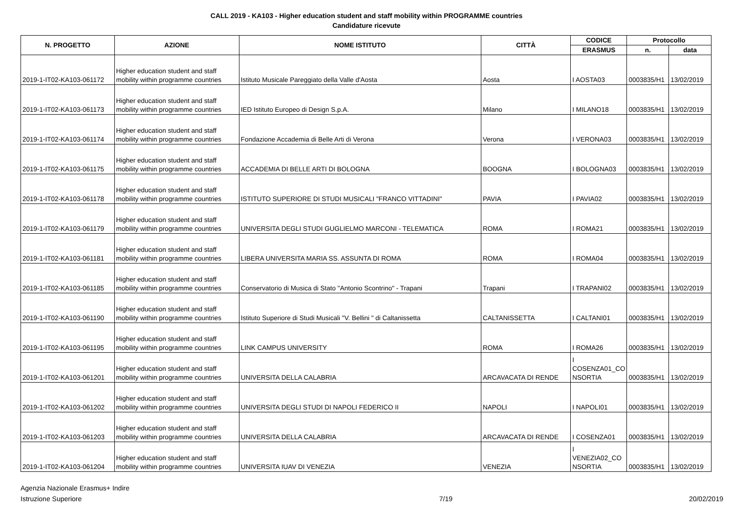CALL 2019 - KA103 - Higher education student and staff mobility within PROGRAMME countries
Candidature ricevute
| N. PROGETTO | AZIONE | NOME ISTITUTO | CITTÀ | CODICE | Protocollo | |
| --- | --- | --- | --- | --- | --- | --- |
| | | | | ERASMUS | n. | data |
| 2019-1-IT02-KA103-061172 | Higher education student and staff mobility within programme countries | Istituto Musicale Pareggiato della Valle d'Aosta | Aosta | I AOSTA03 | 0003835/H1 | 13/02/2019 |
| 2019-1-IT02-KA103-061173 | Higher education student and staff mobility within programme countries | IED Istituto Europeo di Design S.p.A. | Milano | I MILANO18 | 0003835/H1 | 13/02/2019 |
| 2019-1-IT02-KA103-061174 | Higher education student and staff mobility within programme countries | Fondazione Accademia di Belle Arti di Verona | Verona | I VERONA03 | 0003835/H1 | 13/02/2019 |
| 2019-1-IT02-KA103-061175 | Higher education student and staff mobility within programme countries | ACCADEMIA DI BELLE ARTI DI BOLOGNA | BOOGNA | I BOLOGNA03 | 0003835/H1 | 13/02/2019 |
| 2019-1-IT02-KA103-061178 | Higher education student and staff mobility within programme countries | ISTITUTO SUPERIORE DI STUDI MUSICALI "FRANCO VITTADINI" | PAVIA | I PAVIA02 | 0003835/H1 | 13/02/2019 |
| 2019-1-IT02-KA103-061179 | Higher education student and staff mobility within programme countries | UNIVERSITA DEGLI STUDI GUGLIELMO MARCONI - TELEMATICA | ROMA | I ROMA21 | 0003835/H1 | 13/02/2019 |
| 2019-1-IT02-KA103-061181 | Higher education student and staff mobility within programme countries | LIBERA UNIVERSITA MARIA SS. ASSUNTA DI ROMA | ROMA | I ROMA04 | 0003835/H1 | 13/02/2019 |
| 2019-1-IT02-KA103-061185 | Higher education student and staff mobility within programme countries | Conservatorio di Musica di Stato "Antonio Scontrino" - Trapani | Trapani | I TRAPANI02 | 0003835/H1 | 13/02/2019 |
| 2019-1-IT02-KA103-061190 | Higher education student and staff mobility within programme countries | Istituto Superiore di Studi Musicali "V. Bellini " di Caltanissetta | CALTANISSETTA | I CALTANI01 | 0003835/H1 | 13/02/2019 |
| 2019-1-IT02-KA103-061195 | Higher education student and staff mobility within programme countries | LINK CAMPUS UNIVERSITY | ROMA | I ROMA26 | 0003835/H1 | 13/02/2019 |
| 2019-1-IT02-KA103-061201 | Higher education student and staff mobility within programme countries | UNIVERSITA DELLA CALABRIA | ARCAVACATA DI RENDE | I COSENZA01_CO NSORTIA | 0003835/H1 | 13/02/2019 |
| 2019-1-IT02-KA103-061202 | Higher education student and staff mobility within programme countries | UNIVERSITA DEGLI STUDI DI NAPOLI FEDERICO II | NAPOLI | I NAPOLI01 | 0003835/H1 | 13/02/2019 |
| 2019-1-IT02-KA103-061203 | Higher education student and staff mobility within programme countries | UNIVERSITA DELLA CALABRIA | ARCAVACATA DI RENDE | I COSENZA01 | 0003835/H1 | 13/02/2019 |
| 2019-1-IT02-KA103-061204 | Higher education student and staff mobility within programme countries | UNIVERSITA IUAV DI VENEZIA | VENEZIA | I VENEZIA02_CO NSORTIA | 0003835/H1 | 13/02/2019 |
Agenzia Nazionale Erasmus+ Indire
Istruzione Superiore
7/19 20/02/2019